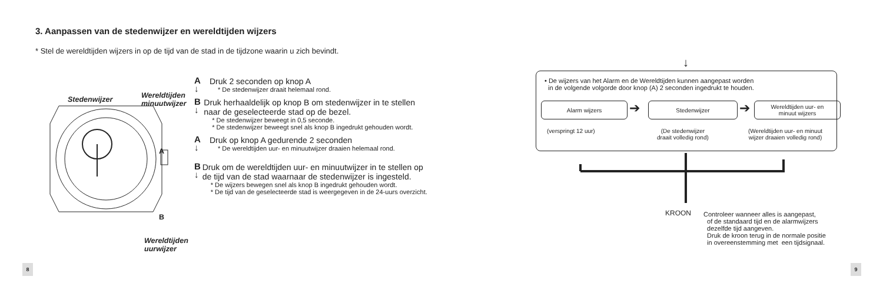3. Aanpassen van de stedenwijzer en wereldtijden wijzers
* Stel de wereldtijden wijzers in op de tijd van de stad in de tijdzone waarin u zich bevindt.
Stedenwijzer
Wereldtijden
minuutwijzer
A
B
Wereldtijden
uurwijzer
A
↓
Druk 2 seconden op knop A
* De stedenwijzer draait helemaal rond.
B
↓
Druk herhaaldelijk op knop B om stedenwijzer in te stellen naar de geselecteerde stad op de bezel.
* De stedenwijzer beweegt in 0,5 seconde.
* De stedenwijzer beweegt snel als knop B ingedrukt gehouden wordt.
A
↓
Druk op knop A gedurende 2 seconden
* De wereldtijden uur- en minuutwijzer draaien helemaal rond.
B
↓
Druk om de wereldtijden uur- en minuutwijzer in te stellen op de tijd van de stad waarnaar de stedenwijzer is ingesteld.
* De wijzers bewegen snel als knop B ingedrukt gehouden wordt.
* De tijd van de geselecteerde stad is weergegeven in de 24-uurs overzicht.
8
↓
• De wijzers van het Alarm en de Wereldtijden kunnen aangepast worden
in de volgende volgorde door knop (A) 2 seconden ingedrukt te houden.
Alarm wijzers ➔ Stedenwijzer ➔
Wereldtijden uur- en
minuut wijzers
(verspringt 12 uur)
(De stedenwijzer
draait volledig rond)
(Wereldtijden uur- en minuut
wijzer draaien volledig rond)
KROON
Controleer wanneer alles is aangepast,
of de standaard tijd en de alarmwijzers
dezelfde tijd aangeven.
Druk de kroon terug in de normale positie
in overeenstemming met een tijdsignaal.
9